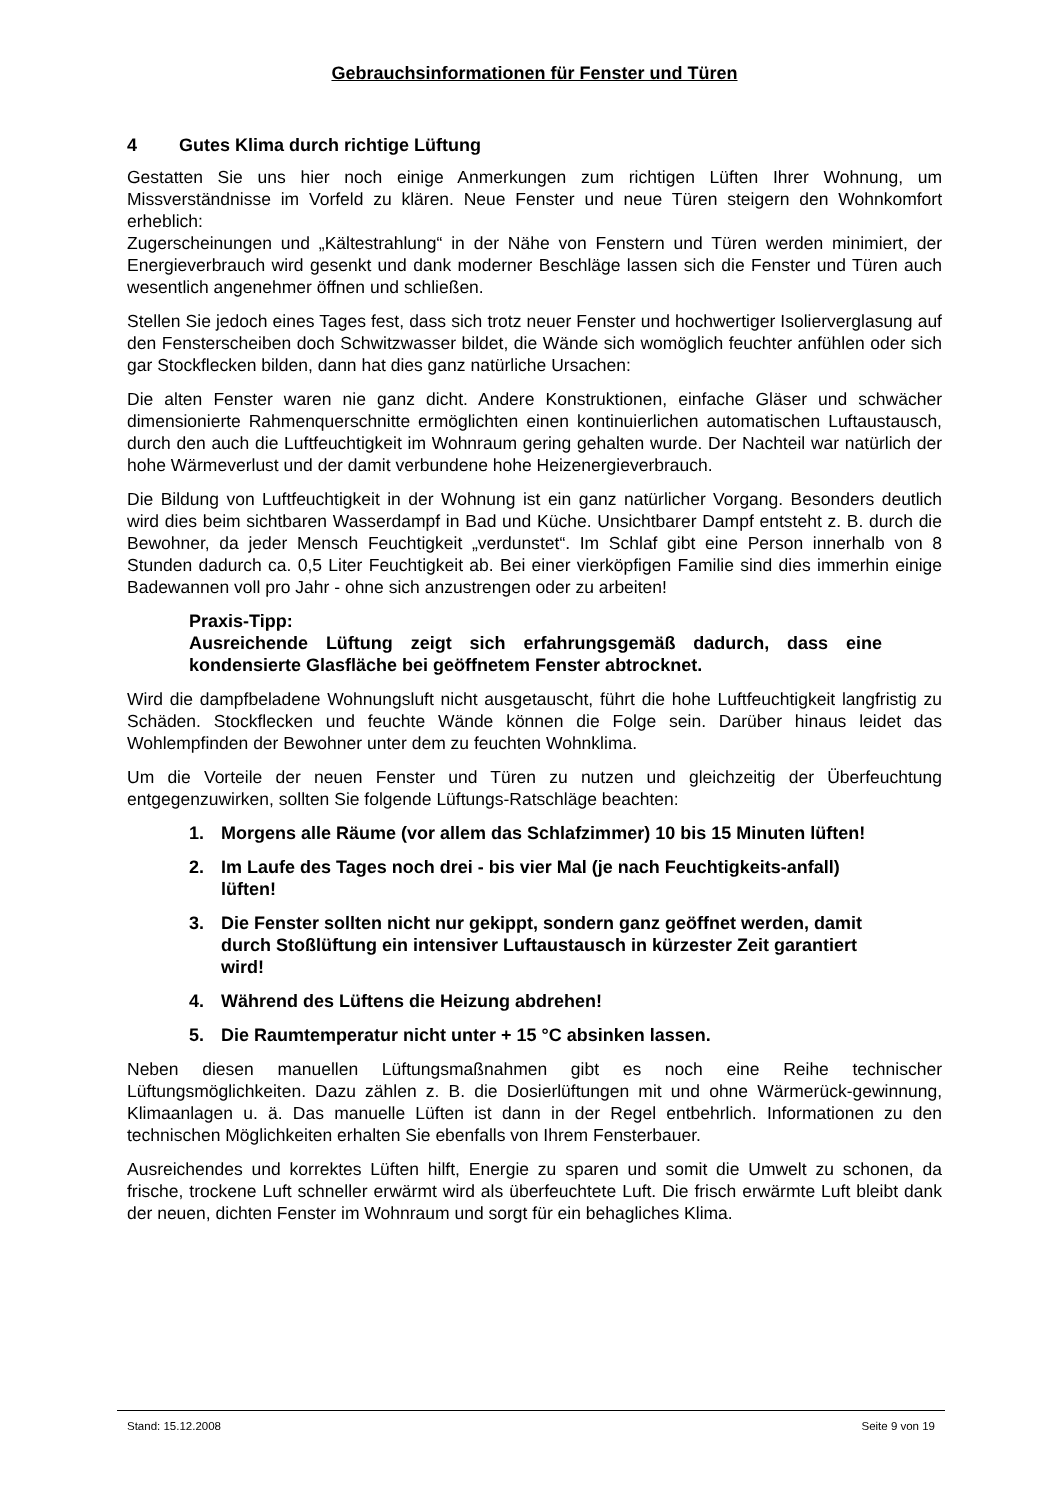Gebrauchsinformationen für Fenster und Türen
4 Gutes Klima durch richtige Lüftung
Gestatten Sie uns hier noch einige Anmerkungen zum richtigen Lüften Ihrer Wohnung, um Missverständnisse im Vorfeld zu klären. Neue Fenster und neue Türen steigern den Wohnkomfort erheblich:
Zugerscheinungen und „Kältestrahlung“ in der Nähe von Fenstern und Türen werden minimiert, der Energieverbrauch wird gesenkt und dank moderner Beschläge lassen sich die Fenster und Türen auch wesentlich angenehmer öffnen und schließen.
Stellen Sie jedoch eines Tages fest, dass sich trotz neuer Fenster und hochwertiger Isolierverglasung auf den Fensterscheiben doch Schwitzwasser bildet, die Wände sich womöglich feuchter anfühlen oder sich gar Stockflecken bilden, dann hat dies ganz natürliche Ursachen:
Die alten Fenster waren nie ganz dicht. Andere Konstruktionen, einfache Gläser und schwächer dimensionierte Rahmenquerschnitte ermöglichten einen kontinuierlichen automatischen Luftaustausch, durch den auch die Luftfeuchtigkeit im Wohnraum gering gehalten wurde. Der Nachteil war natürlich der hohe Wärmeverlust und der damit verbundene hohe Heizenergieverbrauch.
Die Bildung von Luftfeuchtigkeit in der Wohnung ist ein ganz natürlicher Vorgang. Besonders deutlich wird dies beim sichtbaren Wasserdampf in Bad und Küche. Unsichtbarer Dampf entsteht z. B. durch die Bewohner, da jeder Mensch Feuchtigkeit „verdunstet“. Im Schlaf gibt eine Person innerhalb von 8 Stunden dadurch ca. 0,5 Liter Feuchtigkeit ab. Bei einer vierköpfigen Familie sind dies immerhin einige Badewannen voll pro Jahr - ohne sich anzustrengen oder zu arbeiten!
Praxis-Tipp:
Ausreichende Lüftung zeigt sich erfahrungsgemäß dadurch, dass eine kondensierte Glasfläche bei geöffnetem Fenster abtrocknet.
Wird die dampfbeladene Wohnungsluft nicht ausgetauscht, führt die hohe Luftfeuchtigkeit langfristig zu Schäden. Stockflecken und feuchte Wände können die Folge sein. Darüber hinaus leidet das Wohlempfinden der Bewohner unter dem zu feuchten Wohnklima.
Um die Vorteile der neuen Fenster und Türen zu nutzen und gleichzeitig der Überfeuchtung entgegenzuwirken, sollten Sie folgende Lüftungs-Ratschläge beachten:
1. Morgens alle Räume (vor allem das Schlafzimmer) 10 bis 15 Minuten lüften!
2. Im Laufe des Tages noch drei - bis vier Mal (je nach Feuchtigkeits-anfall) lüften!
3. Die Fenster sollten nicht nur gekippt, sondern ganz geöffnet werden, damit durch Stoßlüftung ein intensiver Luftaustausch in kürzester Zeit garantiert wird!
4. Während des Lüftens die Heizung abdrehen!
5. Die Raumtemperatur nicht unter + 15 °C absinken lassen.
Neben diesen manuellen Lüftungsmaßnahmen gibt es noch eine Reihe technischer Lüftungsmöglichkeiten. Dazu zählen z. B. die Dosierlüftungen mit und ohne Wärmerück-gewinnung, Klimaanlagen u. ä. Das manuelle Lüften ist dann in der Regel entbehrlich. Informationen zu den technischen Möglichkeiten erhalten Sie ebenfalls von Ihrem Fensterbauer.
Ausreichendes und korrektes Lüften hilft, Energie zu sparen und somit die Umwelt zu schonen, da frische, trockene Luft schneller erwärmt wird als überfeuchtete Luft. Die frisch erwärmte Luft bleibt dank der neuen, dichten Fenster im Wohnraum und sorgt für ein behagliches Klima.
Stand: 15.12.2008 Seite 9 von 19